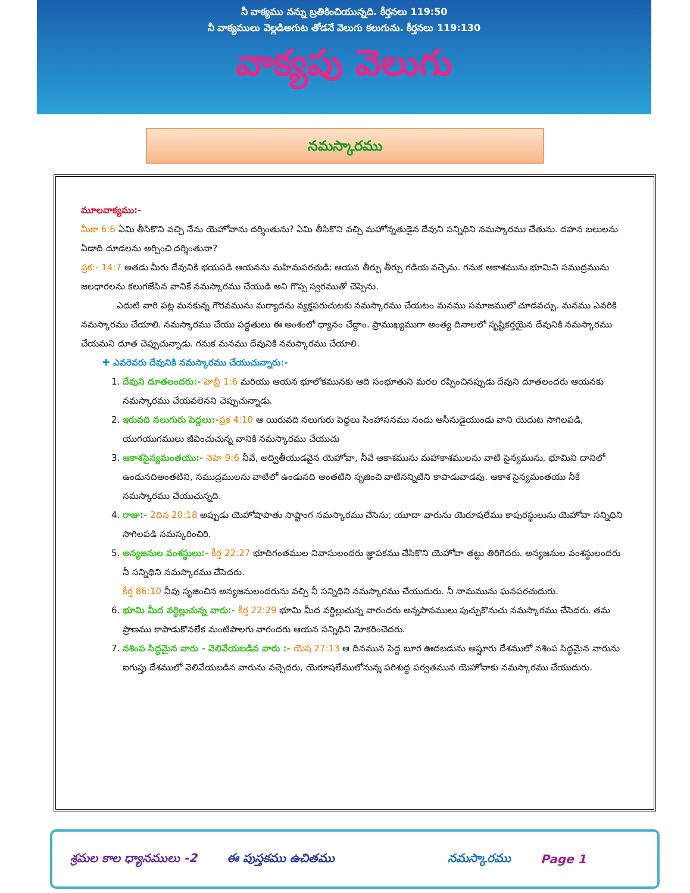నీ వాక్యము నన్ను బ్రతికించియున్నది. కీర్తనలు 119:50
నీ వాక్యములు వెల్లడిఅగుట తోడనే వెలుగు కలుగును. కీర్తనలు 119:130
వాక్యపు వెలుగు
నమస్కారము
మూలవాక్యము:-
మీకా 6:6 ఏమి తీసికొని వచ్చి నేను యెహోవాను దర్శింతును? ఏమి తీసికొని వచ్చి మహోన్నతుడైన దేవుని సన్నిధిని నమస్కారము చేతును. దహన బలులను ఏడాది దూడలను అర్పించి దర్శింతునా?
ప్రక:- 14:7 అతడు మీరు దేవునికి భయపడి ఆయనను మహిమపరచుడి; ఆయన తీర్పు తీర్చు గడియ వచ్చెను. గనుక ఆకాశమును భూమిని సముద్రమును జలధారలను కలుగజేసిన వానికే నమస్కారము చేయుడి అని గొప్ప స్వరముతో చెప్పెను.
ఎదుటి వారి పట్ల మనకున్న గౌరవమును మర్యాదను వ్యక్తపరుచుటకు నమస్కారము చేయటం మనము సమాజములో చూడవచ్చు. మనము ఎవరికి నమస్కారము చేయాలి. నమస్కారము చేయు పద్ధతులు ఈ అంశంలో ధ్యానం చేద్దాం. ప్రాముఖ్యముగా అంత్య దినాలలో సృష్టికర్తయైన దేవునికి నమస్కారము చేయమని దూత చెప్పుచున్నాడు. గనుక మనము దేవునికి నమస్కారము చేయాలి.
✚ ఎవరెవరు దేవునికి నమస్కారము చేయుచున్నారు:-
1. దేవుని దూతలందరు:- హెబ్రీ 1:6 మరియు ఆయన భూలోకమునకు ఆది సంభూతుని మరల రప్పించినప్పుడు దేవుని దూతలందరు ఆయనకు నమస్కారము చేయవలెనని చెప్పుచున్నాడు.
2. ఇరువది నలుగురు పెద్దలు:-ప్రక 4:10 ఆ యిరువది నలుగురు పెద్దలు సింహాసనము నందు ఆసీనుడైయుండు వాని యెదుట సాగిలపడి, యుగయుగములు జీవించుచున్న వానికి నమస్కారము చేయుచు
3. ఆకాశసైన్యమంతయు:- నెహె 9:6 నీవే, అద్వితీయుడవైన యెహోవా, నీవే ఆకాశమును మహాకాశములను వాటి సైన్యమును, భూమిని దానిలో ఉండునదిఅంతటిని, సముద్రములను వాటిలో ఉండునది అంతటిని సృజించి వాటినన్నిటిని కాపాడువాడవు. ఆకాశ సైన్యమంతయు నీకే నమస్కారము చేయుచున్నది.
4. రాజు:- 2దిన 20:18 అప్పుడు యెహోషాపాతు సాష్టాంగ నమస్కారము చేసెను; యూదా వారును యెరూషలేము కాపురస్థులును యెహోవా సన్నిధిని సాగిలపడి నమస్కరించిరి.
5. అన్యజనుల వంశస్థులు:- కీర్త 22:27 భూదిగంతముల నివాసులందరు జ్ఞాపకము చేసికొని యెహోవా తట్టు తిరిగెదరు. అన్యజనుల వంశస్థులందరు నీ సన్నిధిని నమస్కారము చేసెదరు.
కీర్త 86:10 నీవు సృజించిన అన్యజనులందరును వచ్చి నీ సన్నిధిని నమస్కారము చేయుదురు. నీ నామమును ఘనపరచుదురు.
6. భూమి మీద వర్ధిల్లుచున్న వారు:- కీర్త 22:29 భూమి మీద వర్ధిల్లుచున్న వారందరు అన్నపానములు పుచ్చుకొనుచు నమస్కారము చేసెదరు. తమ ప్రాణము కాపాడుకొనలేక మంటిపాలగు వారందరు ఆయన సన్నిధిని మోకరించెదరు.
7. నశింప సిద్ధమైన వారు - వెలివేయబడిన వారు :- యెష 27:13 ఆ దినమున పెద్ద బూర ఊదబడును అష్షూరు దేశములో నశింప సిద్ధమైన వారును ఐగుప్తు దేశములో వెలివేయబడిన వారును వచ్చెదరు, యెరూషలేములోనున్న పరిశుద్ధ పర్వతమున యెహోవాకు నమస్కారము చేయుదురు.
శ్రమల కాల ధ్యానములు -2 ఈ పుస్తకము ఉచితము నమస్కారము Page 1